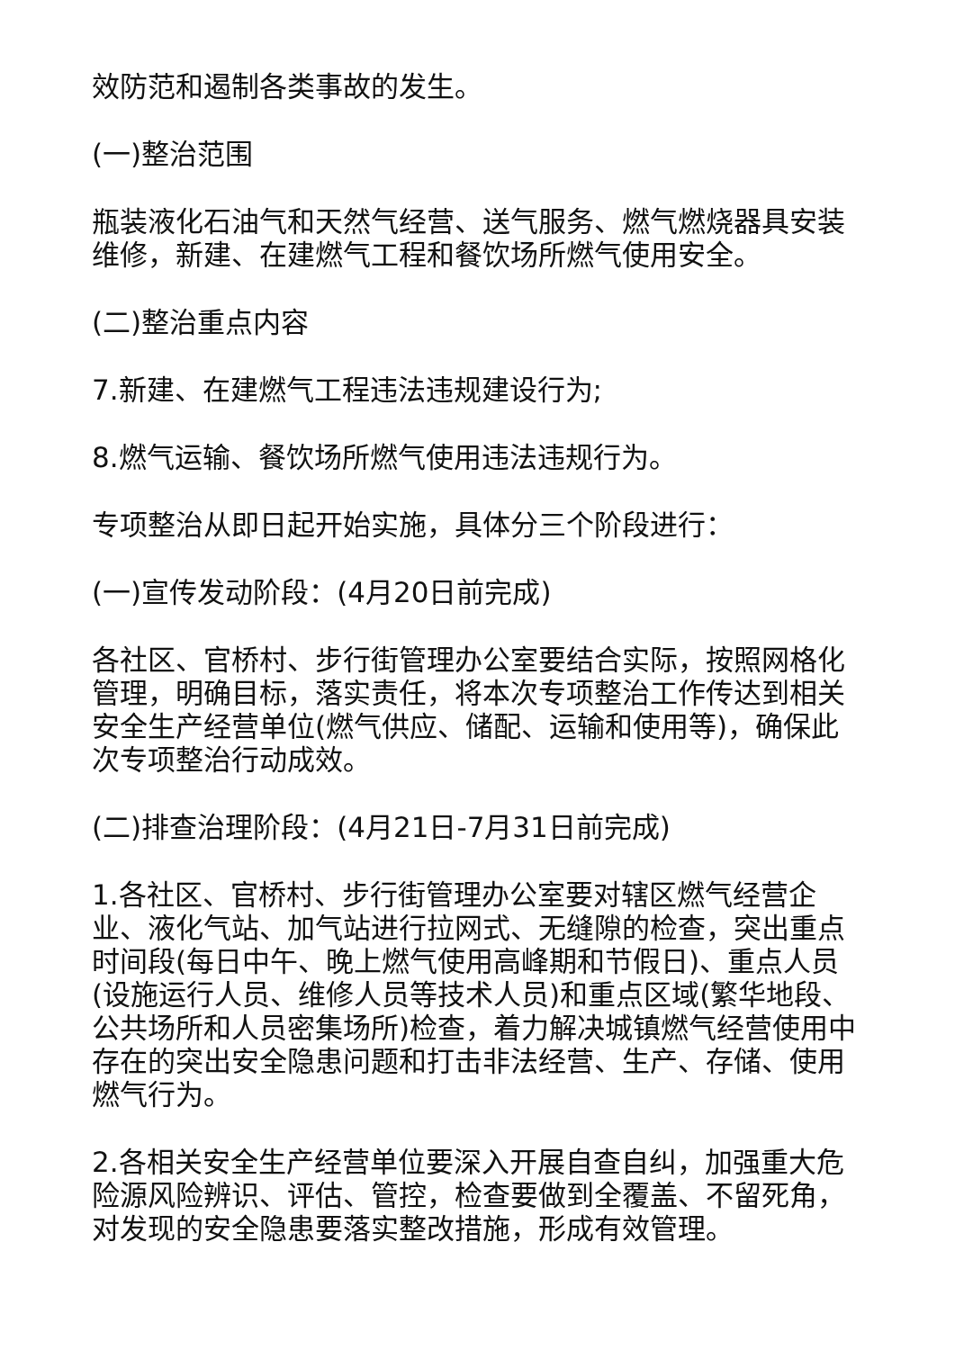效防范和遏制各类事故的发生。
(一)整治范围
瓶装液化石油气和天然气经营、送气服务、燃气燃烧器具安装维修，新建、在建燃气工程和餐饮场所燃气使用安全。
(二)整治重点内容
7.新建、在建燃气工程违法违规建设行为;
8.燃气运输、餐饮场所燃气使用违法违规行为。
专项整治从即日起开始实施，具体分三个阶段进行：
(一)宣传发动阶段：(4月20日前完成)
各社区、官桥村、步行街管理办公室要结合实际，按照网格化管理，明确目标，落实责任，将本次专项整治工作传达到相关安全生产经营单位(燃气供应、储配、运输和使用等)，确保此次专项整治行动成效。
(二)排查治理阶段：(4月21日-7月31日前完成)
1.各社区、官桥村、步行街管理办公室要对辖区燃气经营企业、液化气站、加气站进行拉网式、无缝隙的检查，突出重点时间段(每日中午、晚上燃气使用高峰期和节假日)、重点人员(设施运行人员、维修人员等技术人员)和重点区域(繁华地段、公共场所和人员密集场所)检查，着力解决城镇燃气经营使用中存在的突出安全隐患问题和打击非法经营、生产、存储、使用燃气行为。
2.各相关安全生产经营单位要深入开展自查自纠，加强重大危险源风险辨识、评估、管控，检查要做到全覆盖、不留死角，对发现的安全隐患要落实整改措施，形成有效管理。